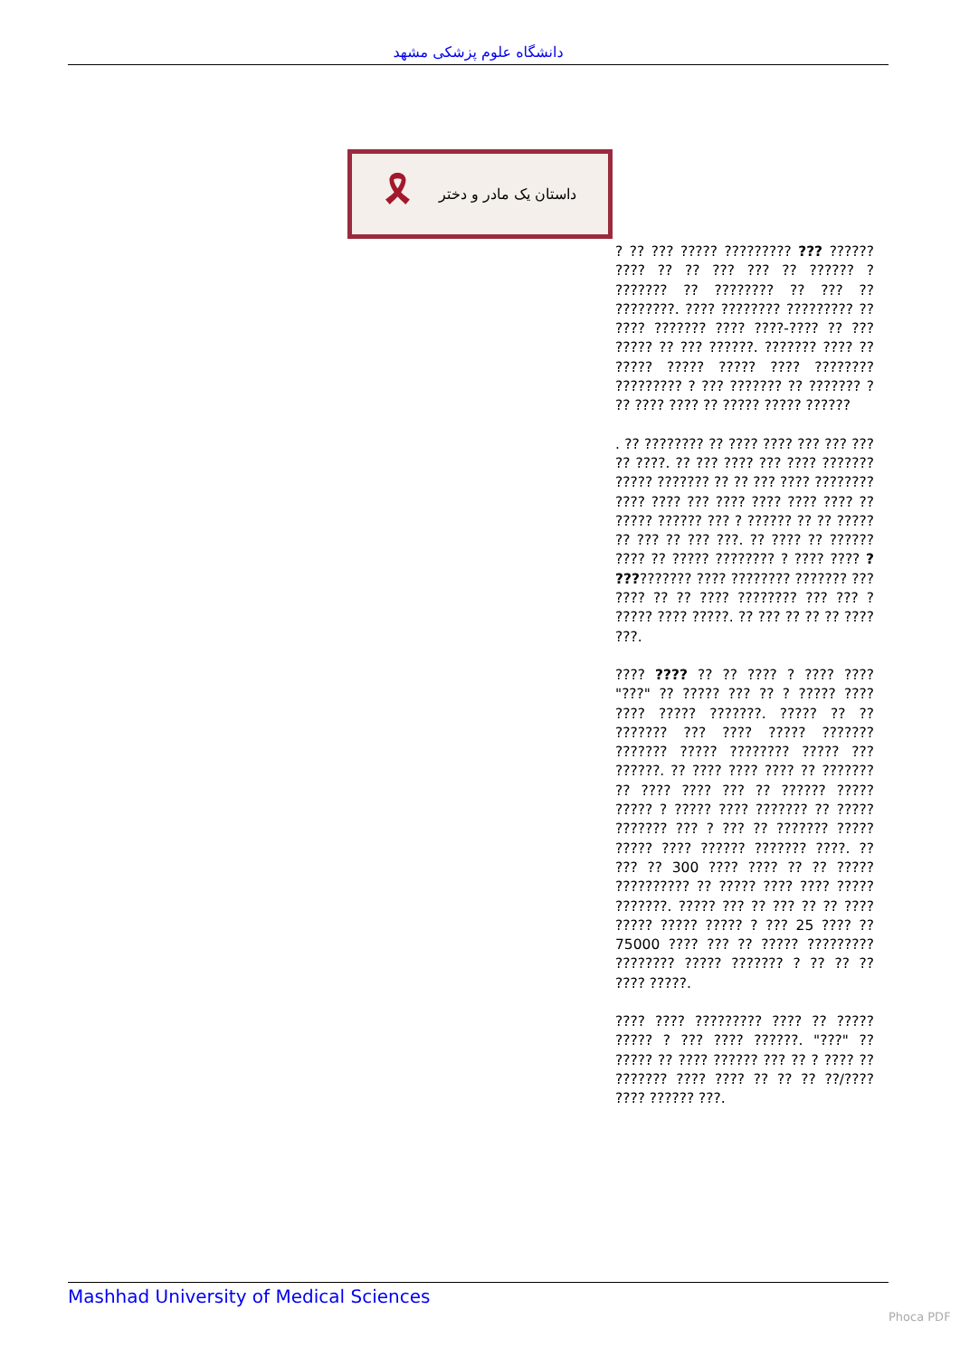دانشگاه علوم پزشکی مشهد
🎗 داستان یک مادر و دختر
? ?? ??? ????? ????????? ??? ?????? ???? ?? ?? ??? ??? ?? ?????? ? ??????? ?? ???????? ?? ??? ?? ????????. ???? ???????? ????????? ?? ???? ??????? ???? ????-???? ?? ??? ????? ?? ??? ??????. ??????? ???? ?? ????? ????? ????? ???? ???????? ????????? ? ??? ??????? ?? ??????? ? ?? ???? ???? ?? ????? ????? ??????
. ?? ???????? ?? ???? ???? ??? ??? ??? ?? ????. ?? ??? ???? ??? ???? ??????? ????? ??????? ?? ?? ??? ???? ???????? ???? ???? ??? ???? ???? ???? ???? ?? ????? ?????? ??? ? ?????? ?? ?? ????? ?? ??? ?? ??? ???. ?? ???? ?? ?????? ???? ?? ????? ???????? ? ???? ???? ? ?????????? ???? ???????? ??????? ??? ???? ?? ?? ???? ???????? ??? ??? ? ????? ???? ?????. ?? ??? ?? ?? ?? ???? ???.
???? ???? ?? ?? ???? ? ???? ???? "???" ?? ????? ??? ?? ? ????? ???? ???? ????? ???????. ????? ?? ?? ??????? ??? ???? ????? ??????? ??????? ????? ???????? ????? ??? ??????. ?? ???? ???? ???? ?? ??????? ?? ???? ???? ??? ?? ?????? ????? ????? ? ????? ???? ??????? ?? ????? ??????? ??? ? ??? ?? ??????? ????? ????? ???? ?????? ??????? ????. ?? ??? ?? 300 ???? ???? ?? ?? ????? ?????????? ?? ????? ???? ???? ????? ???????. ????? ??? ?? ??? ?? ?? ???? ????? ????? ????? ? ??? 25 ???? ?? 75000 ???? ??? ?? ????? ????????? ???????? ????? ??????? ? ?? ?? ?? ???? ?????.
???? ???? ????????? ???? ?? ????? ????? ? ??? ???? ??????. "???" ?? ????? ?? ???? ?????? ??? ?? ? ???? ?? ??????? ???? ???? ?? ?? ?? ??/???? ???? ?????? ???.
Mashhad University of Medical Sciences
Phoca PDF